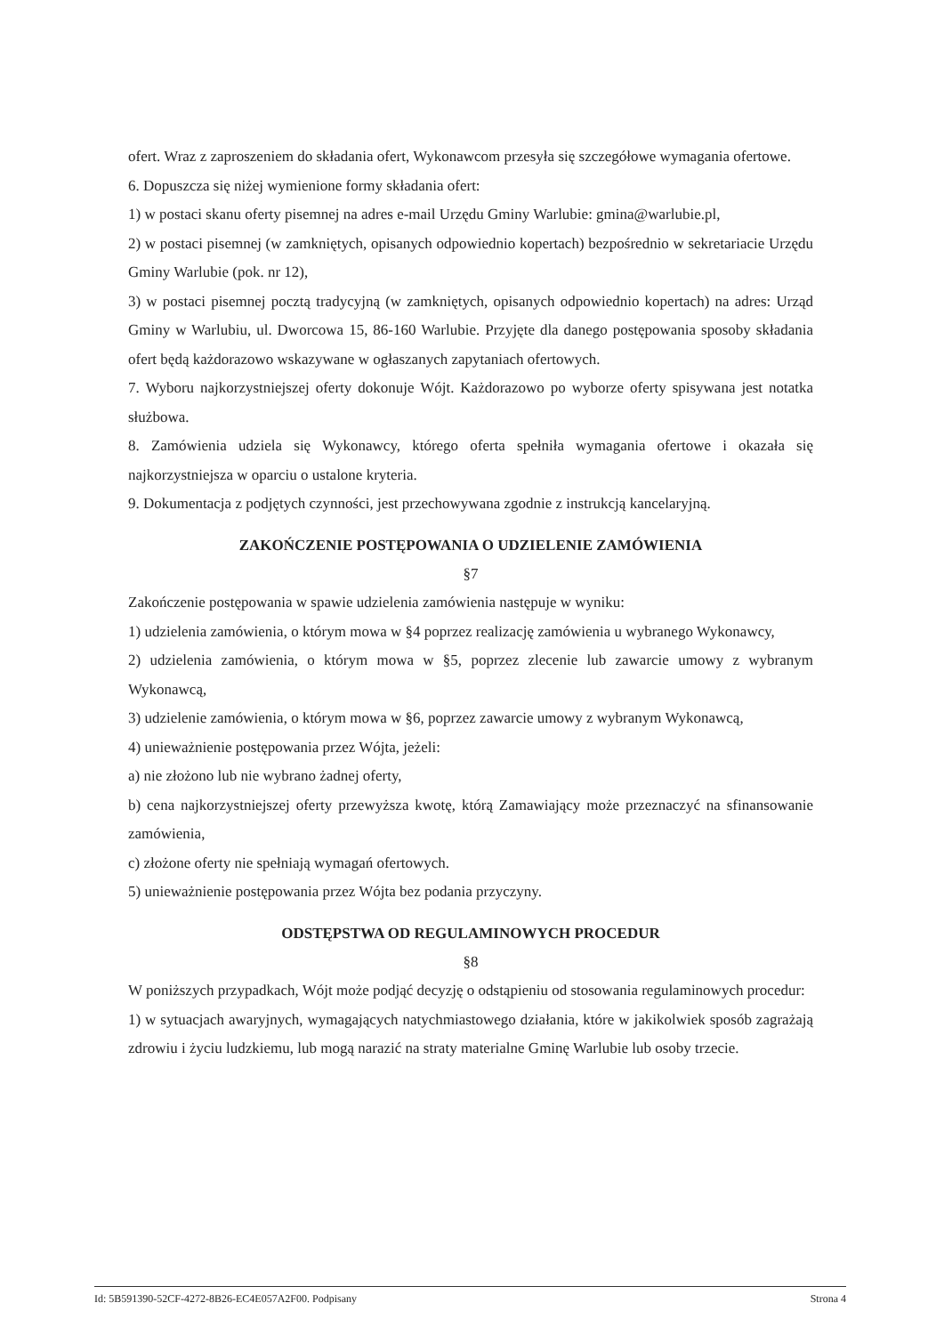ofert. Wraz z zaproszeniem do składania ofert, Wykonawcom przesyła się szczegółowe wymagania ofertowe.
6. Dopuszcza się niżej wymienione formy składania ofert:
1) w postaci skanu oferty pisemnej na adres e-mail Urzędu Gminy Warlubie: gmina@warlubie.pl,
2) w postaci pisemnej (w zamkniętych, opisanych odpowiednio kopertach) bezpośrednio w sekretariacie Urzędu Gminy Warlubie (pok. nr 12),
3) w postaci pisemnej pocztą tradycyjną (w zamkniętych, opisanych odpowiednio kopertach) na adres: Urząd Gminy w Warlubiu, ul. Dworcowa 15, 86-160 Warlubie. Przyjęte dla danego postępowania sposoby składania ofert będą każdorazowo wskazywane w ogłaszanych zapytaniach ofertowych.
7. Wyboru najkorzystniejszej oferty dokonuje Wójt. Każdorazowo po wyborze oferty spisywana jest notatka służbowa.
8. Zamówienia udziela się Wykonawcy, którego oferta spełniła wymagania ofertowe i okazała się najkorzystniejsza w oparciu o ustalone kryteria.
9. Dokumentacja z podjętych czynności, jest przechowywana zgodnie z instrukcją kancelaryjną.
ZAKOŃCZENIE POSTĘPOWANIA O UDZIELENIE ZAMÓWIENIA
§7
Zakończenie postępowania w spawie udzielenia zamówienia następuje w wyniku:
1) udzielenia zamówienia, o którym mowa w §4 poprzez realizację zamówienia u wybranego Wykonawcy,
2) udzielenia zamówienia, o którym mowa w §5, poprzez zlecenie lub zawarcie umowy z wybranym Wykonawcą,
3) udzielenie zamówienia, o którym mowa w §6, poprzez zawarcie umowy z wybranym Wykonawcą,
4) unieważnienie postępowania przez Wójta, jeżeli:
a) nie złożono lub nie wybrano żadnej oferty,
b) cena najkorzystniejszej oferty przewyższa kwotę, którą Zamawiający może przeznaczyć na sfinansowanie zamówienia,
c) złożone oferty nie spełniają wymagań ofertowych.
5) unieważnienie postępowania przez Wójta bez podania przyczyny.
ODSTĘPSTWA OD REGULAMINOWYCH PROCEDUR
§8
W poniższych przypadkach, Wójt może podjąć decyzję o odstąpieniu od stosowania regulaminowych procedur:
1) w sytuacjach awaryjnych, wymagających natychmiastowego działania, które w jakikolwiek sposób zagrażają zdrowiu i życiu ludzkiemu, lub mogą narazić na straty materialne Gminę Warlubie lub osoby trzecie.
Id: 5B591390-52CF-4272-8B26-EC4E057A2F00. Podpisany Strona 4